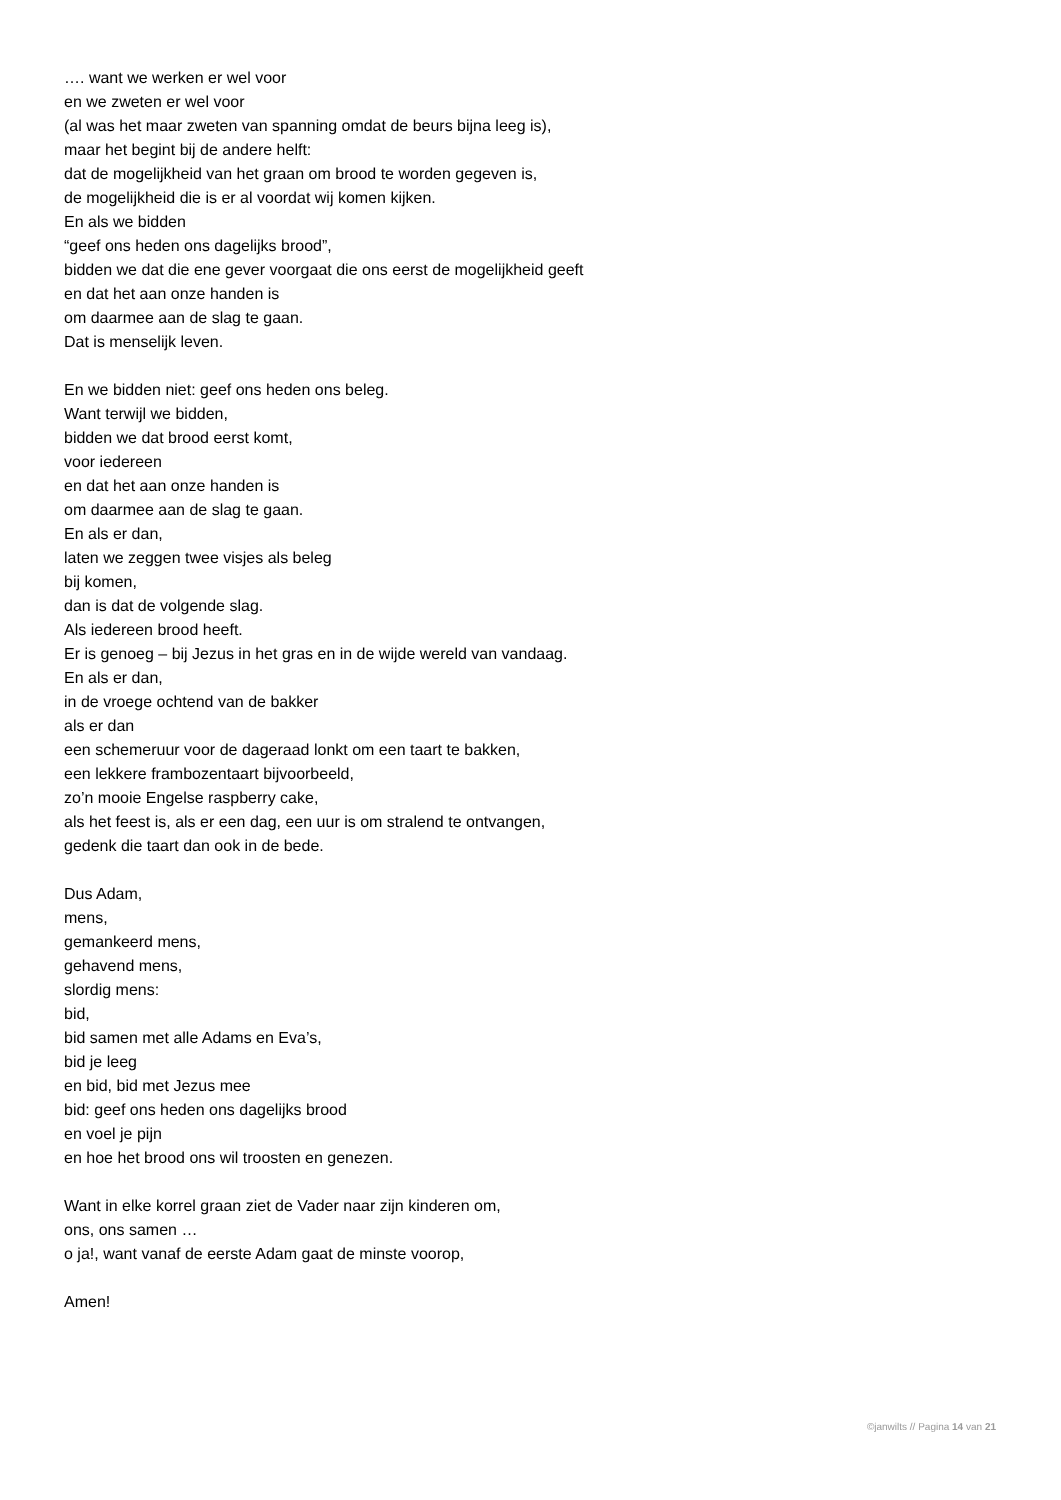…. want we werken er wel voor
en we zweten er wel voor
(al was het maar zweten van spanning omdat de beurs bijna leeg is),
maar het begint bij de andere helft:
dat de mogelijkheid van het graan om brood te worden gegeven is,
de mogelijkheid die is er al voordat wij komen kijken.
En als we bidden
“geef ons heden ons dagelijks brood”,
bidden we dat die ene gever voorgaat die ons eerst de mogelijkheid geeft
en dat het aan onze handen is
om daarmee aan de slag te gaan.
Dat is menselijk leven.
En we bidden niet: geef ons heden ons beleg.
Want terwijl we bidden,
bidden we dat brood eerst komt,
voor iedereen
en dat het aan onze handen is
om daarmee aan de slag te gaan.
En als er dan,
laten we zeggen twee visjes als beleg
bij komen,
dan is dat de volgende slag.
Als iedereen brood heeft.
Er is genoeg – bij Jezus in het gras en in de wijde wereld van vandaag.
En als er dan,
in de vroege ochtend van de bakker
als er dan
een schemeruur voor de dageraad lonkt om een taart te bakken,
een lekkere frambozentaart bijvoorbeeld,
zo’n mooie Engelse raspberry cake,
als het feest is, als er een dag, een uur is om stralend te ontvangen,
gedenk die taart dan ook in de bede.
Dus Adam,
mens,
gemankeerd mens,
gehavend mens,
slordig mens:
bid,
bid samen met alle Adams en Eva’s,
bid je leeg
en bid, bid met Jezus mee
bid: geef ons heden ons dagelijks brood
en voel je pijn
en hoe het brood ons wil troosten en genezen.
Want in elke korrel graan ziet de Vader naar zijn kinderen om,
ons, ons samen …
o ja!, want vanaf de eerste Adam gaat de minste voorop,
Amen!
©janwilts // Pagina 14 van 21